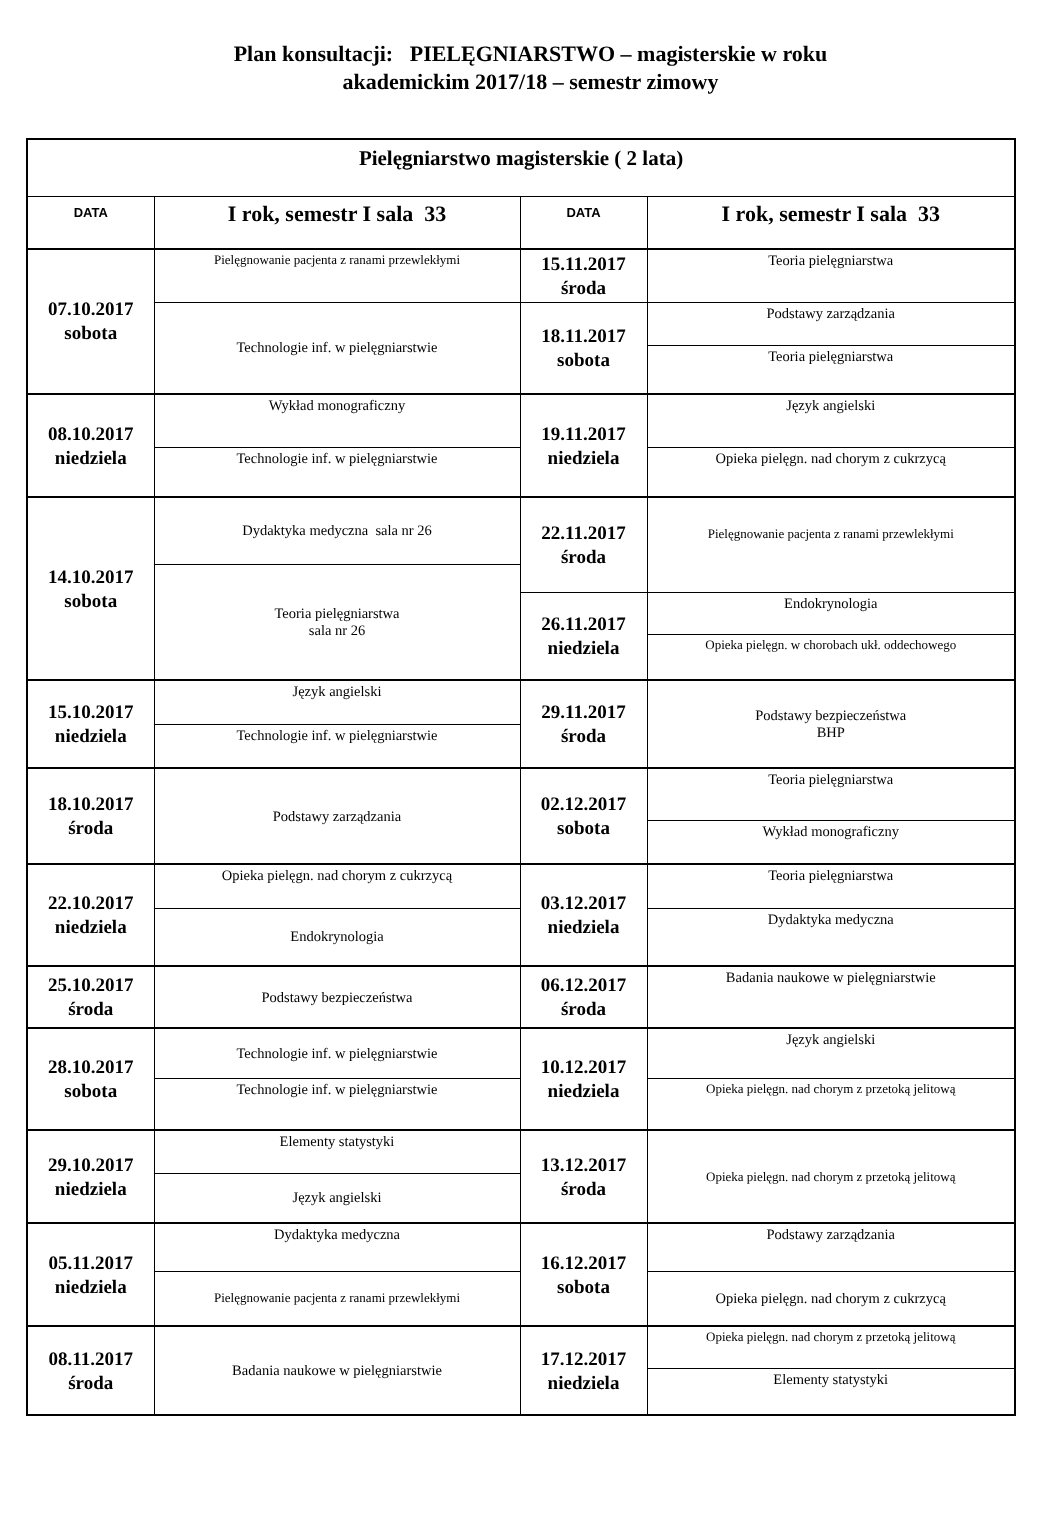Plan konsultacji: PIELĘGNIARSTWO – magisterskie w roku
akademickim 2017/18 – semestr zimowy
| Pielęgniarstwo magisterskie ( 2 lata) | | | |
| --- | --- | --- | --- |
| DATA | I rok, semestr I sala 33 | DATA | I rok, semestr I sala 33 |
| 07.10.2017 sobota | Pielęgnowanie pacjenta z ranami przewlekłymi | 15.11.2017 środa | Teoria pielęgniarstwa |
| | Technologie inf. w pielęgniarstwie | 18.11.2017 sobota | Podstawy zarządzania |
| | | | Teoria pielęgniarstwa |
| 08.10.2017 niedziela | Wykład monograficzny | 19.11.2017 niedziela | Język angielski |
| | Technologie inf. w pielęgniarstwie | | Opieka pielęgn. nad chorym z cukrzycą |
| 14.10.2017 sobota | Dydaktyka medyczna sala nr 26 | 22.11.2017 środa | Pielęgnowanie pacjenta z ranami przewlekłymi |
| | Teoria pielęgniarstwa sala nr 26 | | |
| | | 26.11.2017 niedziela | Endokrynologia |
| | | | Opieka pielęgn. w chorobach ukł. oddechowego |
| 15.10.2017 niedziela | Język angielski | 29.11.2017 środa | Podstawy bezpieczeństwa BHP |
| | Technologie inf. w pielęgniarstwie | | |
| 18.10.2017 środa | Podstawy zarządzania | 02.12.2017 sobota | Teoria pielęgniarstwa |
| | | | Wykład monograficzny |
| 22.10.2017 niedziela | Opieka pielęgn. nad chorym z cukrzycą | 03.12.2017 niedziela | Teoria pielęgniarstwa |
| | Endokrynologia | | Dydaktyka medyczna |
| 25.10.2017 środa | Podstawy bezpieczeństwa | 06.12.2017 środa | Badania naukowe w pielęgniarstwie |
| 28.10.2017 sobota | Technologie inf. w pielęgniarstwie | 10.12.2017 niedziela | Język angielski |
| | Technologie inf. w pielęgniarstwie | | Opieka pielęgn. nad chorym z przetoką jelitową |
| 29.10.2017 niedziela | Elementy statystyki | 13.12.2017 środa | Opieka pielęgn. nad chorym z przetoką jelitową |
| | Język angielski | | |
| 05.11.2017 niedziela | Dydaktyka medyczna | 16.12.2017 sobota | Podstawy zarządzania |
| | Pielęgnowanie pacjenta z ranami przewlekłymi | | Opieka pielęgn. nad chorym z cukrzycą |
| 08.11.2017 środa | Badania naukowe w pielęgniarstwie | 17.12.2017 niedziela | Opieka pielęgn. nad chorym z przetoką jelitową |
| | | | Elementy statystyki |